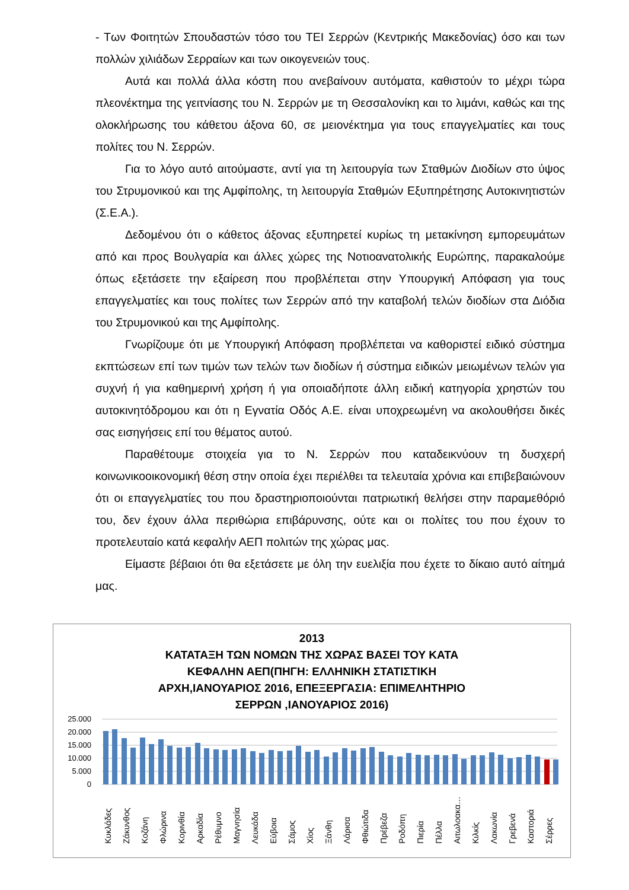- Των Φοιτητών Σπουδαστών τόσο του ΤΕΙ Σερρών (Κεντρικής Μακεδονίας) όσο και των πολλών χιλιάδων Σερραίων και των οικογενειών τους.
Αυτά και πολλά άλλα κόστη που ανεβαίνουν αυτόματα, καθιστούν το μέχρι τώρα πλεονέκτημα της γειτνίασης του Ν. Σερρών με τη Θεσσαλονίκη και το λιμάνι, καθώς και της ολοκλήρωσης του κάθετου άξονα 60, σε μειονέκτημα για τους επαγγελματίες και τους πολίτες του Ν. Σερρών.
Για το λόγο αυτό αιτούμαστε, αντί για τη λειτουργία των Σταθμών Διοδίων στο ύψος του Στρυμονικού και της Αμφίπολης, τη λειτουργία Σταθμών Εξυπηρέτησης Αυτοκινητιστών (Σ.Ε.Α.).
Δεδομένου ότι ο κάθετος άξονας εξυπηρετεί κυρίως τη μετακίνηση εμπορευμάτων από και προς Βουλγαρία και άλλες χώρες της Νοτιοανατολικής Ευρώπης, παρακαλούμε όπως εξετάσετε την εξαίρεση που προβλέπεται στην Υπουργική Απόφαση για τους επαγγελματίες και τους πολίτες των Σερρών από την καταβολή τελών διοδίων στα Διόδια του Στρυμονικού και της Αμφίπολης.
Γνωρίζουμε ότι με Υπουργική Απόφαση προβλέπεται να καθοριστεί ειδικό σύστημα εκπτώσεων επί των τιμών των τελών των διοδίων ή σύστημα ειδικών μειωμένων τελών για συχνή ή για καθημερινή χρήση ή για οποιαδήποτε άλλη ειδική κατηγορία χρηστών του αυτοκινητόδρομου και ότι η Εγνατία Οδός Α.Ε. είναι υποχρεωμένη να ακολουθήσει δικές σας εισηγήσεις επί του θέματος αυτού.
Παραθέτουμε στοιχεία για το Ν. Σερρών που καταδεικνύουν τη δυσχερή κοινωνικοοικονομική θέση στην οποία έχει περιέλθει τα τελευταία χρόνια και επιβεβαιώνουν ότι οι επαγγελματίες του που δραστηριοποιούνται πατριωτική θελήσει στην παραμεθόριό του, δεν έχουν άλλα περιθώρια επιβάρυνσης, ούτε και οι πολίτες του που έχουν το προτελευταίο κατά κεφαλήν ΑΕΠ πολιτών της χώρας μας.
Είμαστε βέβαιοι ότι θα εξετάσετε με όλη την ευελιξία που έχετε το δίκαιο αυτό αίτημά μας.
2013
ΚΑΤΑΤΑΞΗ ΤΩΝ ΝΟΜΩΝ ΤΗΣ ΧΩΡΑΣ ΒΑΣΕΙ ΤΟΥ ΚΑΤΑ
ΚΕΦΑΛΗΝ ΑΕΠ(ΠΗΓΗ: ΕΛΛΗΝΙΚΗ ΣΤΑΤΙΣΤΙΚΗ
ΑΡΧΗ,ΙΑΝΟΥΑΡΙΟΣ 2016, ΕΠΕΞΕΡΓΑΣΙΑ: ΕΠΙΜΕΛΗΤΗΡΙΟ
ΣΕΡΡΩΝ ,ΙΑΝΟΥΑΡΙΟΣ 2016)
25.000
20.000
15.000
10.000
5.000
0
Κυκλάδες
Ζάκυνθος
Κοζάνη
Φλώρινα
Κορινθία
Αρκαδία
Ρέθυμνο
Μαγνησία
Λευκάδα
Εύβοια
Σάμος
Χίος
Ξάνθη
Λάρισα
Φθιώτιδα
Πρέβεζα
Ροδόπη
Πιερία
Πέλλα
Αιτωλοακα…
Κιλκίς
Λακωνία
Γρεβενά
Καστοριά
Σέρρες